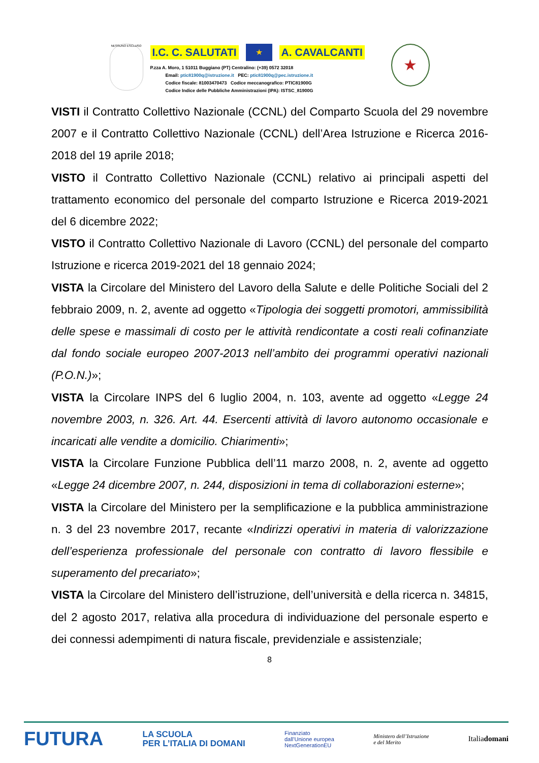NESSUNO ESCLUSO
I.C. C. SALUTATI ★ A. CAVALCANTI
P.zza A. Moro, 1 51011 Buggiano (PT) Centralino: (+39) 0572 32018
Email: ptic81900q@istruzione.it PEC: ptic81900q@pec.istruzione.it
Codice fiscale: 81003470473 Codice meccanografico: PTIC81900G
Codice Indice delle Pubbliche Amministrazioni (IPA): ISTSC_81900G
★
VISTI il Contratto Collettivo Nazionale (CCNL) del Comparto Scuola del 29 novembre 2007 e il Contratto Collettivo Nazionale (CCNL) dell’Area Istruzione e Ricerca 2016-2018 del 19 aprile 2018;
VISTO il Contratto Collettivo Nazionale (CCNL) relativo ai principali aspetti del trattamento economico del personale del comparto Istruzione e Ricerca 2019-2021 del 6 dicembre 2022;
VISTO il Contratto Collettivo Nazionale di Lavoro (CCNL) del personale del comparto Istruzione e ricerca 2019-2021 del 18 gennaio 2024;
VISTA la Circolare del Ministero del Lavoro della Salute e delle Politiche Sociali del 2 febbraio 2009, n. 2, avente ad oggetto «Tipologia dei soggetti promotori, ammissibilità delle spese e massimali di costo per le attività rendicontate a costi reali cofinanziate dal fondo sociale europeo 2007-2013 nell’ambito dei programmi operativi nazionali (P.O.N.)»;
VISTA la Circolare INPS del 6 luglio 2004, n. 103, avente ad oggetto «Legge 24 novembre 2003, n. 326. Art. 44. Esercenti attività di lavoro autonomo occasionale e incaricati alle vendite a domicilio. Chiarimenti»;
VISTA la Circolare Funzione Pubblica dell’11 marzo 2008, n. 2, avente ad oggetto «Legge 24 dicembre 2007, n. 244, disposizioni in tema di collaborazioni esterne»;
VISTA la Circolare del Ministero per la semplificazione e la pubblica amministrazione n. 3 del 23 novembre 2017, recante «Indirizzi operativi in materia di valorizzazione dell’esperienza professionale del personale con contratto di lavoro flessibile e superamento del precariato»;
VISTA la Circolare del Ministero dell’istruzione, dell’università e della ricerca n. 34815, del 2 agosto 2017, relativa alla procedura di individuazione del personale esperto e dei connessi adempimenti di natura fiscale, previdenziale e assistenziale;
8
FUTURA LA SCUOLA
PER L’ITALIA DI DOMANI Finanziato
dall’Unione europea
NextGenerationEU Ministero dell’Istruzione
e del Merito Italiadomani